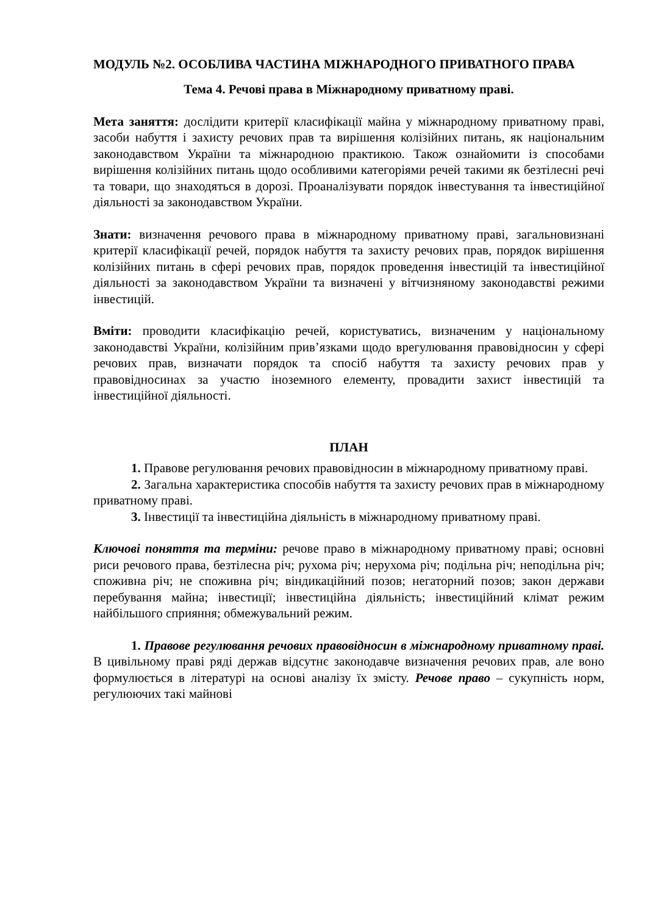МОДУЛЬ №2. ОСОБЛИВА ЧАСТИНА МІЖНАРОДНОГО ПРИВАТНОГО ПРАВА
Тема 4. Речові права в Міжнародному приватному праві.
Мета заняття: дослідити критерії класифікації майна у міжнародному приватному праві, засоби набуття і захисту речових прав та вирішення колізійних питань, як національним законодавством України та міжнародною практикою. Також ознайомити із способами вирішення колізійних питань щодо особливими категоріями речей такими як безтілесні речі та товари, що знаходяться в дорозі. Проаналізувати порядок інвестування та інвестиційної діяльності за законодавством України.
Знати: визначення речового права в міжнародному приватному праві, загальновизнані критерії класифікації речей, порядок набуття та захисту речових прав, порядок вирішення колізійних питань в сфері речових прав, порядок проведення інвестицій та інвестиційної діяльності за законодавством України та визначені у вітчизняному законодавстві режими інвестицій.
Вміти: проводити класифікацію речей, користуватись, визначеним у національному законодавстві України, колізійним прив’язками щодо врегулювання правовідносин у сфері речових прав, визначати порядок та спосіб набуття та захисту речових прав у правовідносинах за участю іноземного елементу, провадити захист інвестицій та інвестиційної діяльності.
ПЛАН
1. Правове регулювання речових правовідносин в міжнародному приватному праві.
2. Загальна характеристика способів набуття та захисту речових прав в міжнародному приватному праві.
3. Інвестиції та інвестиційна діяльність в міжнародному приватному праві.
Ключові поняття та терміни: речове право в міжнародному приватному праві; основні риси речового права, безтілесна річ; рухома річ; нерухома річ; подільна річ; неподільна річ; споживна річ; не споживна річ; віндикаційний позов; негаторний позов; закон держави перебування майна; інвестиції; інвестиційна діяльність; інвестиційний клімат режим найбільшого сприяння; обмежувальний режим.
1. Правове регулювання речових правовідносин в міжнародному приватному праві. В цивільному праві ряді держав відсутнє законодавче визначення речових прав, але воно формулюється в літературі на основі аналізу їх змісту. Речове право – сукупність норм, регулюючих такі майнові